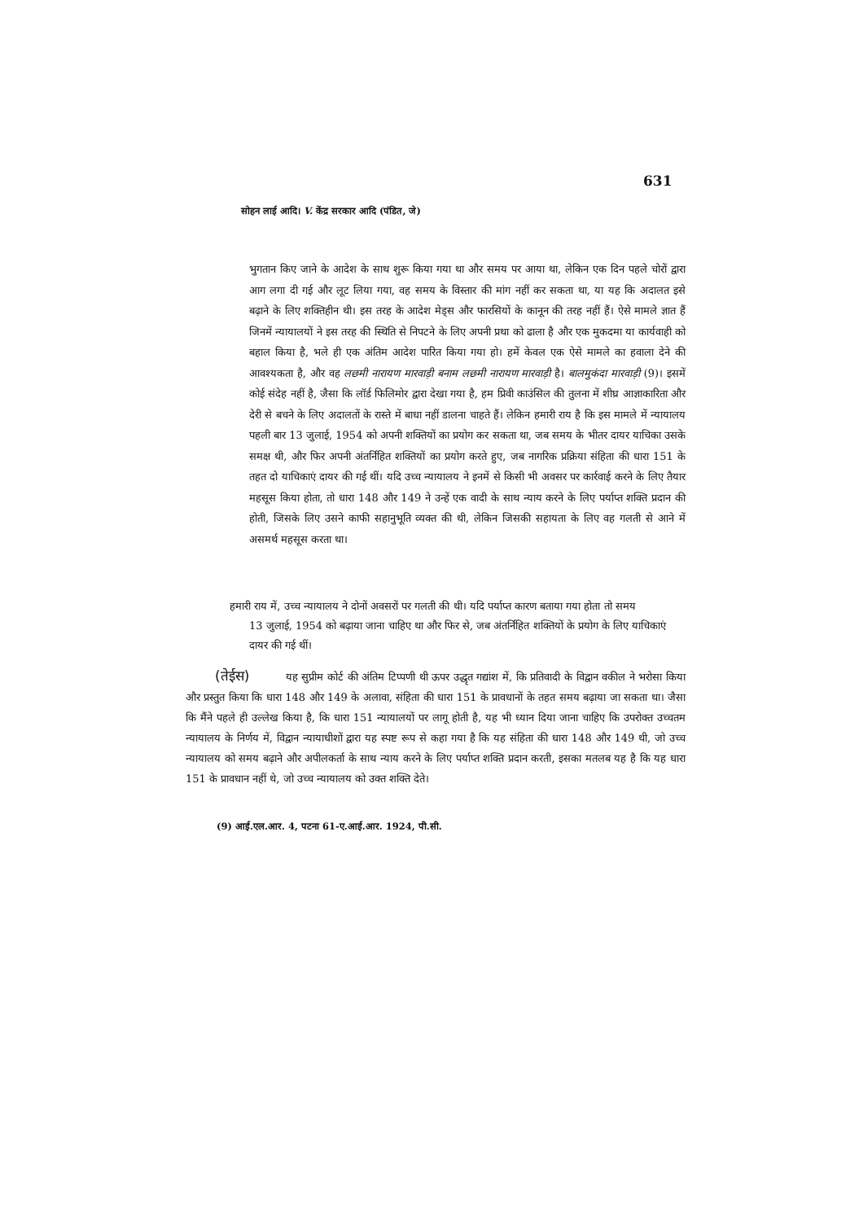631
सोहन लाई आदि। V. केंद्र सरकार आदि (पंडित, जे)
भुगतान किए जाने के आदेश के साथ शुरू किया गया था और समय पर आया था, लेकिन एक दिन पहले चोरों द्वारा आग लगा दी गई और लूट लिया गया, वह समय के विस्तार की मांग नहीं कर सकता था, या यह कि अदालत इसे बढ़ाने के लिए शक्तिहीन थी। इस तरह के आदेश मेड्स और फारसियों के कानून की तरह नहीं हैं। ऐसे मामले ज्ञात हैं जिनमें न्यायालयों ने इस तरह की स्थिति से निपटने के लिए अपनी प्रथा को ढाला है और एक मुकदमा या कार्यवाही को बहाल किया है, भले ही एक अंतिम आदेश पारित किया गया हो। हमें केवल एक ऐसे मामले का हवाला देने की आवश्यकता है, और वह लछमी नारायण मारवाड़ी बनाम लछमी नारायण मारवाड़ी है। बालमुकंदा मारवाड़ी (9)। इसमें कोई संदेह नहीं है, जैसा कि लॉर्ड फिलिमोर द्वारा देखा गया है, हम प्रिवी काउंसिल की तुलना में शीघ्र आज्ञाकारिता और देरी से बचने के लिए अदालतों के रास्ते में बाधा नहीं डालना चाहते हैं। लेकिन हमारी राय है कि इस मामले में न्यायालय पहली बार 13 जुलाई, 1954 को अपनी शक्तियों का प्रयोग कर सकता था, जब समय के भीतर दायर याचिका उसके समक्ष थी, और फिर अपनी अंतर्निहित शक्तियों का प्रयोग करते हुए, जब नागरिक प्रक्रिया संहिता की धारा 151 के तहत दो याचिकाएं दायर की गई थीं। यदि उच्च न्यायालय ने इनमें से किसी भी अवसर पर कार्रवाई करने के लिए तैयार महसूस किया होता, तो धारा 148 और 149 ने उन्हें एक वादी के साथ न्याय करने के लिए पर्याप्त शक्ति प्रदान की होती, जिसके लिए उसने काफी सहानुभूति व्यक्त की थी, लेकिन जिसकी सहायता के लिए वह गलती से आने में असमर्थ महसूस करता था।
हमारी राय में, उच्च न्यायालय ने दोनों अवसरों पर गलती की थी। यदि पर्याप्त कारण बताया गया होता तो समय
13 जुलाई, 1954 को बढ़ाया जाना चाहिए था और फिर से, जब अंतर्निहित शक्तियों के प्रयोग के लिए याचिकाएं दायर की गई थीं।
(तेईस) यह सुप्रीम कोर्ट की अंतिम टिप्पणी थी ऊपर उद्धृत गद्यांश में, कि प्रतिवादी के विद्वान वकील ने भरोसा किया और प्रस्तुत किया कि धारा 148 और 149 के अलावा, संहिता की धारा 151 के प्रावधानों के तहत समय बढ़ाया जा सकता था। जैसा कि मैंने पहले ही उल्लेख किया है, कि धारा 151 न्यायालयों पर लागू होती है, यह भी ध्यान दिया जाना चाहिए कि उपरोक्त उच्चतम न्यायालय के निर्णय में, विद्वान न्यायाधीशों द्वारा यह स्पष्ट रूप से कहा गया है कि यह संहिता की धारा 148 और 149 थी, जो उच्च न्यायालय को समय बढ़ाने और अपीलकर्ता के साथ न्याय करने के लिए पर्याप्त शक्ति प्रदान करती, इसका मतलब यह है कि यह धारा 151 के प्रावधान नहीं थे, जो उच्च न्यायालय को उक्त शक्ति देते।
(9) आई.एल.आर. 4, पटना 61-ए.आई.आर. 1924, पी.सी.